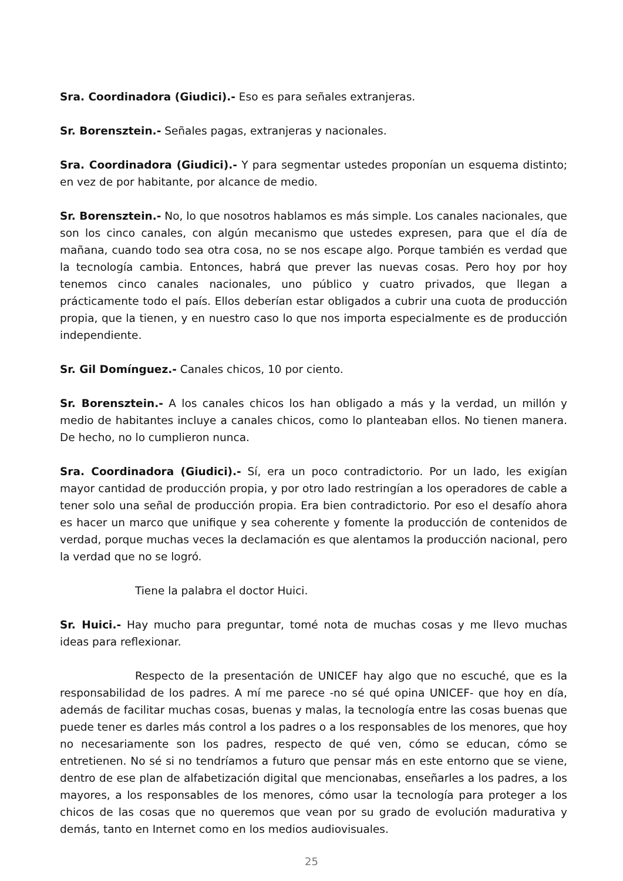Sra. Coordinadora (Giudici).- Eso es para señales extranjeras.
Sr. Borensztein.- Señales pagas, extranjeras y nacionales.
Sra. Coordinadora (Giudici).- Y para segmentar ustedes proponían un esquema distinto; en vez de por habitante, por alcance de medio.
Sr. Borensztein.- No, lo que nosotros hablamos es más simple. Los canales nacionales, que son los cinco canales, con algún mecanismo que ustedes expresen, para que el día de mañana, cuando todo sea otra cosa, no se nos escape algo. Porque también es verdad que la tecnología cambia. Entonces, habrá que prever las nuevas cosas. Pero hoy por hoy tenemos cinco canales nacionales, uno público y cuatro privados, que llegan a prácticamente todo el país. Ellos deberían estar obligados a cubrir una cuota de producción propia, que la tienen, y en nuestro caso lo que nos importa especialmente es de producción independiente.
Sr. Gil Domínguez.- Canales chicos, 10 por ciento.
Sr. Borensztein.- A los canales chicos los han obligado a más y la verdad, un millón y medio de habitantes incluye a canales chicos, como lo planteaban ellos. No tienen manera. De hecho, no lo cumplieron nunca.
Sra. Coordinadora (Giudici).- Sí, era un poco contradictorio. Por un lado, les exigían mayor cantidad de producción propia, y por otro lado restringían a los operadores de cable a tener solo una señal de producción propia. Era bien contradictorio. Por eso el desafío ahora es hacer un marco que unifique y sea coherente y fomente la producción de contenidos de verdad, porque muchas veces la declamación es que alentamos la producción nacional, pero la verdad que no se logró.
Tiene la palabra el doctor Huici.
Sr. Huici.- Hay mucho para preguntar, tomé nota de muchas cosas y me llevo muchas ideas para reflexionar.
Respecto de la presentación de UNICEF hay algo que no escuché, que es la responsabilidad de los padres. A mí me parece -no sé qué opina UNICEF- que hoy en día, además de facilitar muchas cosas, buenas y malas, la tecnología entre las cosas buenas que puede tener es darles más control a los padres o a los responsables de los menores, que hoy no necesariamente son los padres, respecto de qué ven, cómo se educan, cómo se entretienen. No sé si no tendríamos a futuro que pensar más en este entorno que se viene, dentro de ese plan de alfabetización digital que mencionabas, enseñarles a los padres, a los mayores, a los responsables de los menores, cómo usar la tecnología para proteger a los chicos de las cosas que no queremos que vean por su grado de evolución madurativa y demás, tanto en Internet como en los medios audiovisuales.
25